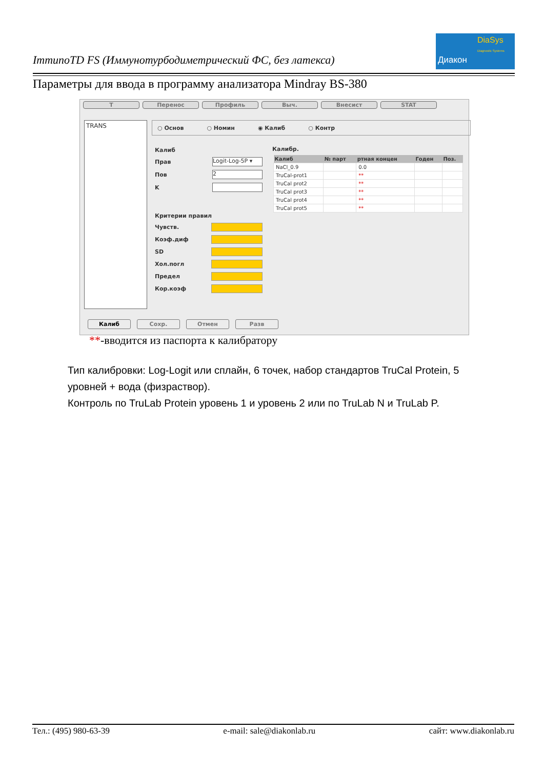ImmunoTD FS (Иммунотурбодиметрический ФС, без латекса)
Диакон
DiaSys
Diagnostic Systems
Параметры для ввода в программу анализатора Mindray BS-380
T Перенос Профиль Выч. Внесист STAT
TRANS ○ Основ ○ Номин ◉ Калиб ○ Контр
Калиб
Прав Logit-Log-5P ▾
Пов 2
K
Критерии правил
Чувств.
Коэф.диф
SD
Хол.погл
Предел
Кор.коэф
Калибр.
| Калиб | № парт | ртная концен | Годен | Поз. |
| --- | --- | --- | --- | --- |
| NaCl_0.9 | | 0.0 | | |
| TruCal-prot1 | | ** | | |
| TruCal prot2 | | ** | | |
| TruCal prot3 | | ** | | |
| TruCal prot4 | | ** | | |
| TruCal prot5 | | ** | | |
Калиб Сохр. Отмен Разв
**-вводится из паспорта к калибратору
Тип калибровки: Log-Logit или сплайн, 6 точек, набор стандартов TruCal Protein, 5 уровней + вода (физраствор).
Контроль по TruLab Protein уровень 1 и уровень 2 или по TruLab N и TruLab P.
Тел.: (495) 980-63-39 e-mail: sale@diakonlab.ru сайт: www.diakonlab.ru